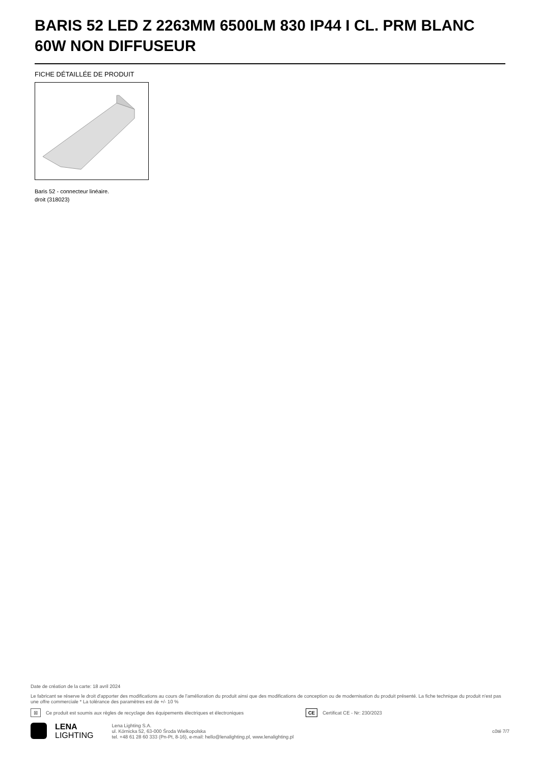BARIS 52 LED Z 2263MM 6500LM 830 IP44 I CL. PRM BLANC 60W NON DIFFUSEUR
FICHE DÉTAILLÉE DE PRODUIT
Baris 52 - connecteur linéaire.
droit (318023)
Date de création de la carte: 18 avril 2024
Le fabricant se réserve le droit d'apporter des modifications au cours de l'amélioration du produit ainsi que des modifications de conception ou de modernisation du produit présenté. La fiche technique du produit n'est pas une offre commerciale * La tolérance des paramètres est de +/- 10 %
⊠ Ce produit est soumis aux règles de recyclage des équipements électriques et électroniques CE Certificat CE - Nr: 230/2023
LENA
LIGHTING
Lena Lighting S.A.
ul. Kórnicka 52, 63-000 Środa Wielkopolska
tel. +48 61 28 60 333 (Pn-Pt, 8-16), e-mail: hello@lenalighting.pl, www.lenalighting.pl
côté 7/7